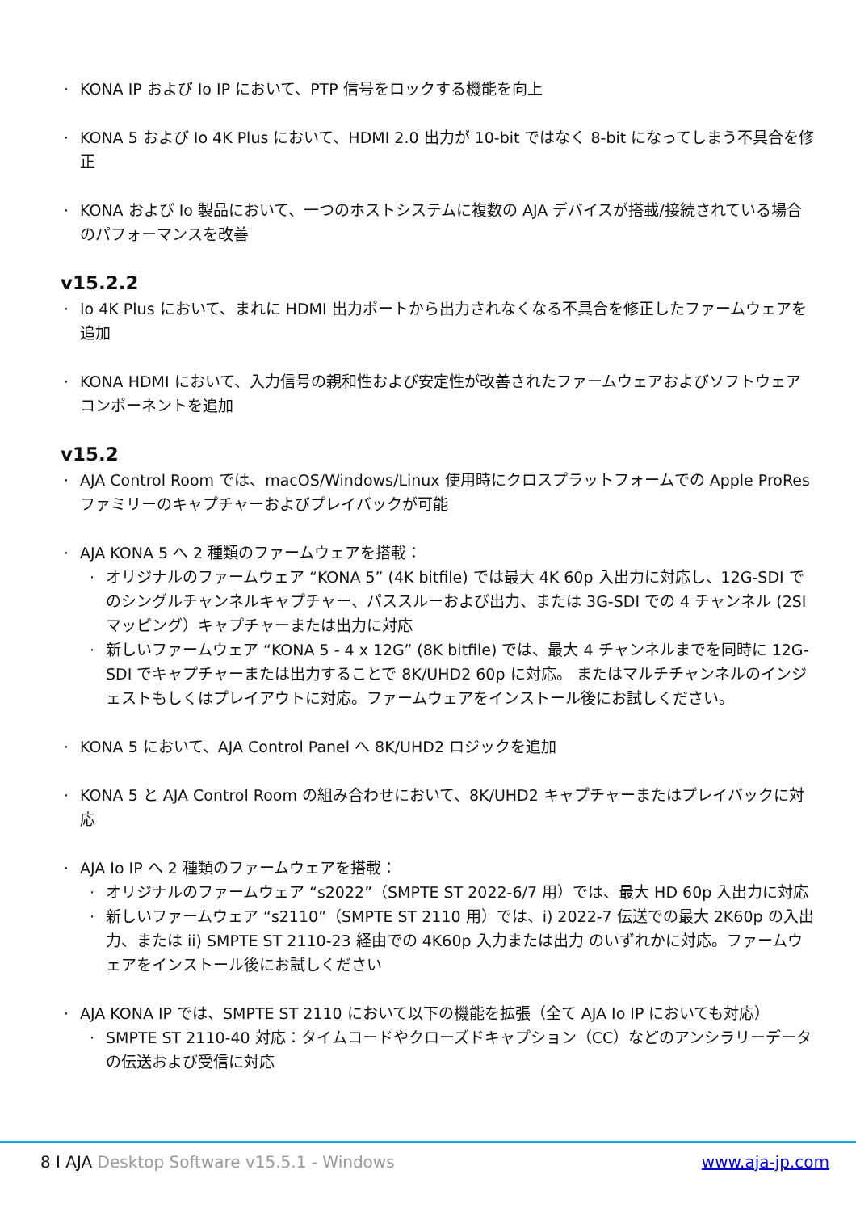KONA IP および Io IP において、PTP 信号をロックする機能を向上
KONA 5 および Io 4K Plus において、HDMI 2.0 出力が 10-bit ではなく 8-bit になってしまう不具合を修正
KONA および Io 製品において、一つのホストシステムに複数の AJA デバイスが搭載/接続されている場合のパフォーマンスを改善
v15.2.2
Io 4K Plus において、まれに HDMI 出力ポートから出力されなくなる不具合を修正したファームウェアを追加
KONA HDMI において、入力信号の親和性および安定性が改善されたファームウェアおよびソフトウェアコンポーネントを追加
v15.2
AJA Control Room では、macOS/Windows/Linux 使用時にクロスプラットフォームでの Apple ProRes ファミリーのキャプチャーおよびプレイバックが可能
AJA KONA 5 へ 2 種類のファームウェアを搭載：
オリジナルのファームウェア “KONA 5” (4K bitfile) では最大 4K 60p 入出力に対応し、12G-SDI でのシングルチャンネルキャプチャー、パススルーおよび出力、または 3G-SDI での 4 チャンネル (2SI マッピング）キャプチャーまたは出力に対応
新しいファームウェア “KONA 5 - 4 x 12G” (8K bitfile) では、最大 4 チャンネルまでを同時に 12G-SDI でキャプチャーまたは出力することで 8K/UHD2 60p に対応。 またはマルチチャンネルのインジェストもしくはプレイアウトに対応。ファームウェアをインストール後にお試しください。
KONA 5 において、AJA Control Panel へ 8K/UHD2 ロジックを追加
KONA 5 と AJA Control Room の組み合わせにおいて、8K/UHD2 キャプチャーまたはプレイバックに対応
AJA Io IP へ 2 種類のファームウェアを搭載：
オリジナルのファームウェア “s2022”（SMPTE ST 2022-6/7 用）では、最大 HD 60p 入出力に対応
新しいファームウェア “s2110”（SMPTE ST 2110 用）では、i) 2022-7 伝送での最大 2K60p の入出力、または ii) SMPTE ST 2110-23 経由での 4K60p 入力または出力 のいずれかに対応。ファームウェアをインストール後にお試しください
AJA KONA IP では、SMPTE ST 2110 において以下の機能を拡張（全て AJA Io IP においても対応）
SMPTE ST 2110-40 対応：タイムコードやクローズドキャプション（CC）などのアンシラリーデータの伝送および受信に対応
8 I AJA Desktop Software v15.5.1 - Windows www.aja-jp.com